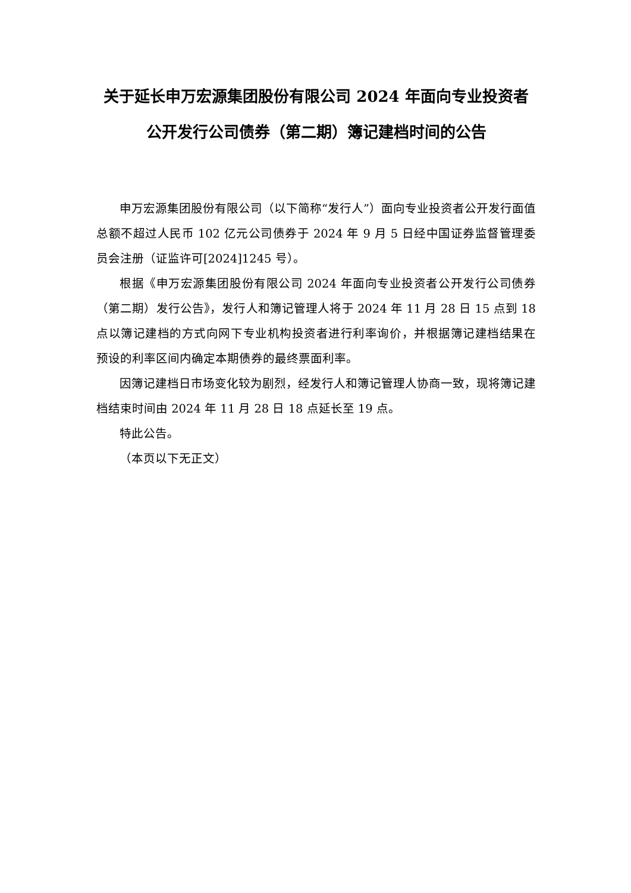关于延长申万宏源集团股份有限公司 2024 年面向专业投资者公开发行公司债券（第二期）簿记建档时间的公告
申万宏源集团股份有限公司（以下简称“发行人”）面向专业投资者公开发行面值总额不超过人民币 102 亿元公司债券于 2024 年 9 月 5 日经中国证券监督管理委员会注册（证监许可[2024]1245 号）。
根据《申万宏源集团股份有限公司 2024 年面向专业投资者公开发行公司债券（第二期）发行公告》，发行人和簿记管理人将于 2024 年 11 月 28 日 15 点到 18 点以簿记建档的方式向网下专业机构投资者进行利率询价，并根据簿记建档结果在预设的利率区间内确定本期债券的最终票面利率。
因簿记建档日市场变化较为剧烈，经发行人和簿记管理人协商一致，现将簿记建档结束时间由 2024 年 11 月 28 日 18 点延长至 19 点。
特此公告。
（本页以下无正文）